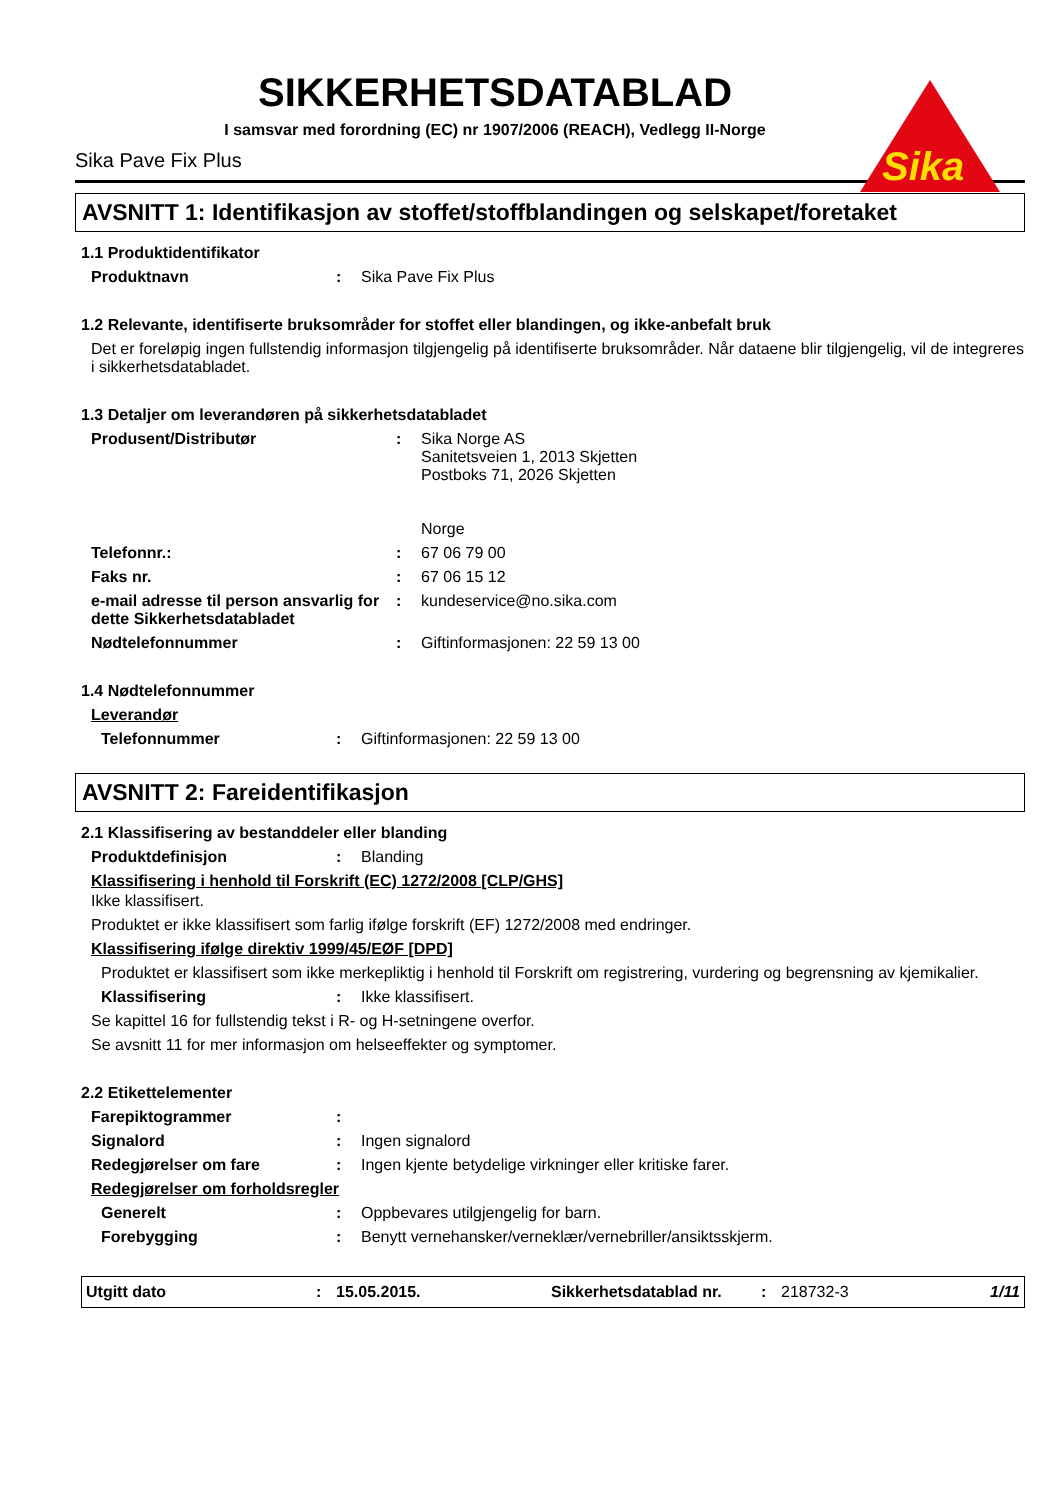Sika
SIKKERHETSDATABLAD
I samsvar med forordning (EC) nr 1907/2006 (REACH), Vedlegg II-Norge
Sika Pave Fix Plus
AVSNITT 1: Identifikasjon av stoffet/stoffblandingen og selskapet/foretaket
1.1 Produktidentifikator
Produktnavn: Sika Pave Fix Plus
1.2 Relevante, identifiserte bruksområder for stoffet eller blandingen, og ikke-anbefalt bruk
Det er foreløpig ingen fullstendig informasjon tilgjengelig på identifiserte bruksområder. Når dataene blir tilgjengelig, vil de integreres i sikkerhetsdatabladet.
1.3 Detaljer om leverandøren på sikkerhetsdatabladet
Produsent/Distributør: Sika Norge AS
Sanitetsveien 1, 2013 Skjetten
Postboks 71, 2026 Skjetten
Norge
Telefonnr.:: 67 06 79 00
Faks nr.: 67 06 15 12
e-mail adresse til person ansvarlig for dette Sikkerhetsdatabladet: kundeservice@no.sika.com
Nødtelefonnummer: Giftinformasjonen: 22 59 13 00
1.4 Nødtelefonnummer
Leverandør
Telefonnummer: Giftinformasjonen: 22 59 13 00
AVSNITT 2: Fareidentifikasjon
2.1 Klassifisering av bestanddeler eller blanding
Produktdefinisjon: Blanding
Klassifisering i henhold til Forskrift (EC) 1272/2008 [CLP/GHS]
Ikke klassifisert.
Produktet er ikke klassifisert som farlig ifølge forskrift (EF) 1272/2008 med endringer.
Klassifisering ifølge direktiv 1999/45/EØF [DPD]
Produktet er klassifisert som ikke merkepliktig i henhold til Forskrift om registrering, vurdering og begrensning av kjemikalier.
Klassifisering: Ikke klassifisert.
Se kapittel 16 for fullstendig tekst i R- og H-setningene overfor.
Se avsnitt 11 for mer informasjon om helseeffekter og symptomer.
2.2 Etikettelementer
Farepiktogrammer:
Signalord: Ingen signalord
Redegjørelser om fare: Ingen kjente betydelige virkninger eller kritiske farer.
Redegjørelser om forholdsregler
Generelt: Oppbevares utilgjengelig for barn.
Forebygging: Benytt vernehansker/verneklær/vernebriller/ansiktsskjerm.
Utgitt dato: 15.05.2015. Sikkerhetsdatablad nr.: 218732-3 1/11